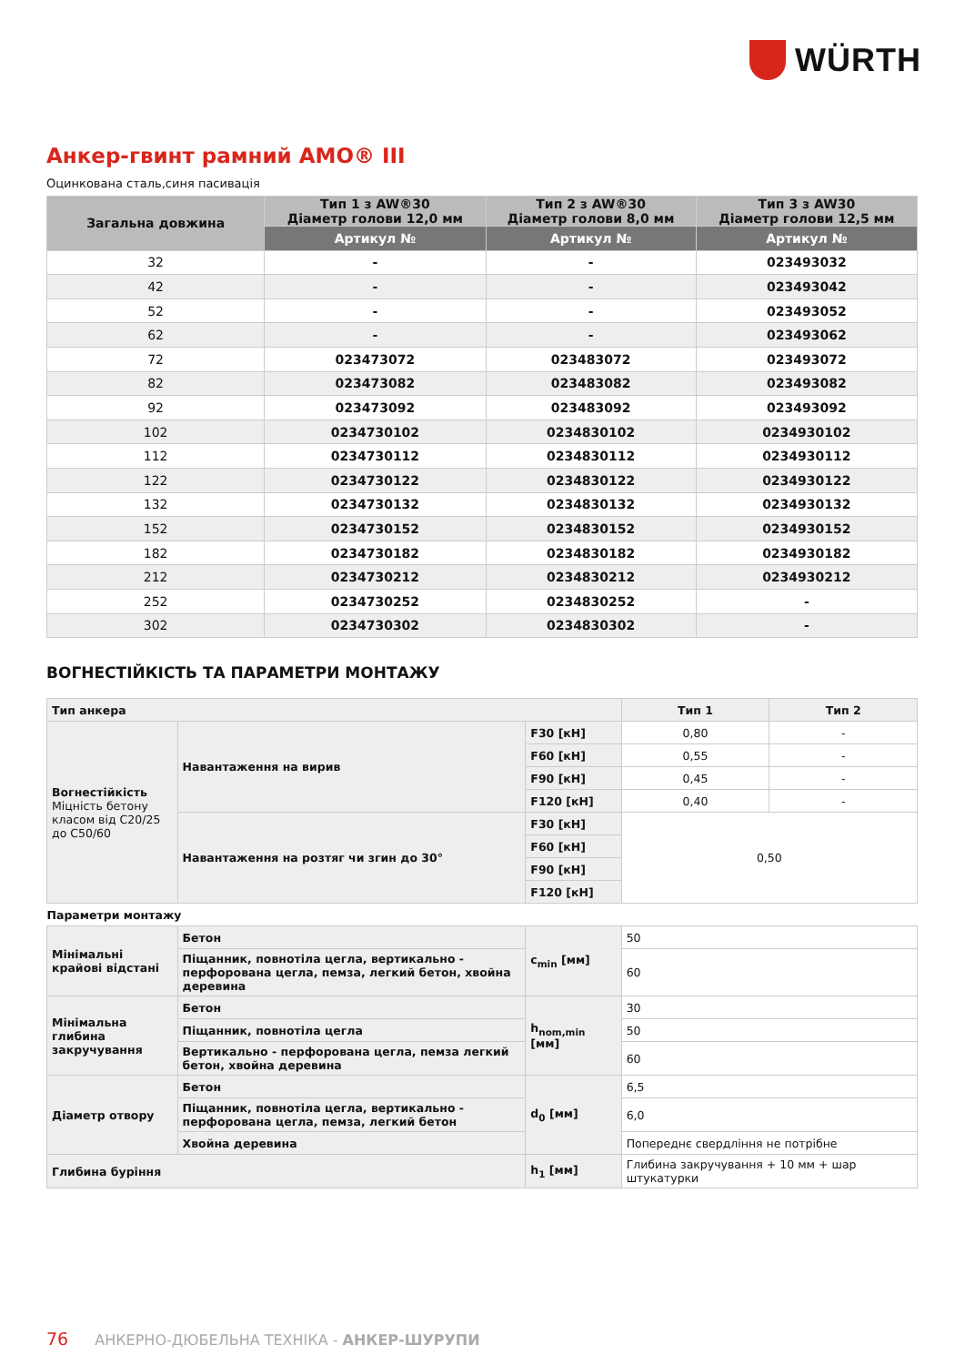WÜRTH
Анкер-гвинт рамний AMO® III
Оцинкована сталь,синя пасивація
| Загальна довжина | Тип 1 з AW®30 Діаметр голови 12,0 мм | Тип 2 з AW®30 Діаметр голови 8,0 мм | Тип 3 з AW30 Діаметр голови 12,5 мм |
| --- | --- | --- | --- |
| | Артикул № | Артикул № | Артикул № |
| 32 | - | - | 023493032 |
| 42 | - | - | 023493042 |
| 52 | - | - | 023493052 |
| 62 | - | - | 023493062 |
| 72 | 023473072 | 023483072 | 023493072 |
| 82 | 023473082 | 023483082 | 023493082 |
| 92 | 023473092 | 023483092 | 023493092 |
| 102 | 0234730102 | 0234830102 | 0234930102 |
| 112 | 0234730112 | 0234830112 | 0234930112 |
| 122 | 0234730122 | 0234830122 | 0234930122 |
| 132 | 0234730132 | 0234830132 | 0234930132 |
| 152 | 0234730152 | 0234830152 | 0234930152 |
| 182 | 0234730182 | 0234830182 | 0234930182 |
| 212 | 0234730212 | 0234830212 | 0234930212 |
| 252 | 0234730252 | 0234830252 | - |
| 302 | 0234730302 | 0234830302 | - |
ВОГНЕСТІЙКІСТЬ ТА ПАРАМЕТРИ МОНТАЖУ
| Тип анкера | | | Тип 1 | Тип 2 |
| Вогнестійкість Міцність бетону класом від C20/25 до C50/60 | Навантаження на вирив | F30 [кН] | 0,80 | - |
| | | F60 [кН] | 0,55 | - |
| | | F90 [кН] | 0,45 | - |
| | | F120 [кН] | 0,40 | - |
| | Навантаження на розтяг чи згин до 30° | F30 [кН] | 0,50 | |
| | | F60 [кН] | | |
| | | F90 [кН] | | |
| | | F120 [кН] | | |
| Параметри монтажу | | | | |
| Мінімальні крайові відстані | Бетон | c<sub>min</sub> [мм] | 50 | |
| | Піщанник, повнотіла цегла, вертикально - перфорована цегла, пемза, легкий бетон, хвойна деревина | | 60 | |
| Мінімальна глибина закручування | Бетон | h<sub>nom,min</sub> [мм] | 30 | |
| | Піщанник, повнотіла цегла | | 50 | |
| | Вертикально - перфорована цегла, пемза легкий бетон, хвойна деревина | | 60 | |
| Діаметр отвору | Бетон | d<sub>0</sub> [мм] | 6,5 | |
| | Піщанник, повнотіла цегла, вертикально - перфорована цегла, пемза, легкий бетон | | 6,0 | |
| | Хвойна деревина | | Попереднє свердління не потрібне | |
| Глибина буріння | | h<sub>1</sub> [мм] | Глибина закручування + 10 мм + шар штукатурки | |
76 АНКЕРНО-ДЮБЕЛЬНА ТЕХНІКА - АНКЕР-ШУРУПИ